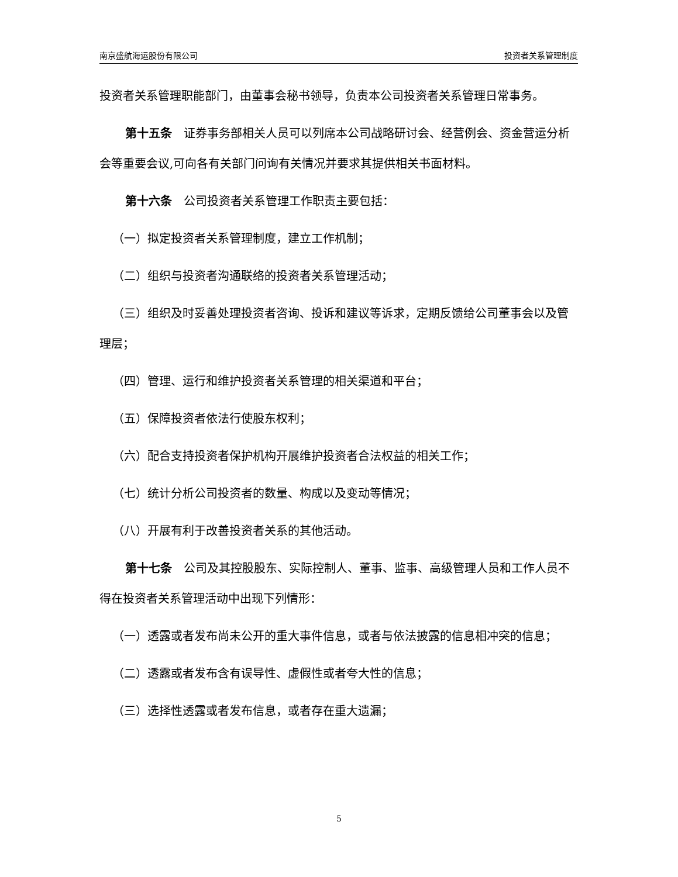南京盛航海运股份有限公司 投资者关系管理制度
投资者关系管理职能部门，由董事会秘书领导，负责本公司投资者关系管理日常事务。
第十五条　证券事务部相关人员可以列席本公司战略研讨会、经营例会、资金营运分析会等重要会议,可向各有关部门问询有关情况并要求其提供相关书面材料。
第十六条　公司投资者关系管理工作职责主要包括：
（一）拟定投资者关系管理制度，建立工作机制；
（二）组织与投资者沟通联络的投资者关系管理活动；
（三）组织及时妥善处理投资者咨询、投诉和建议等诉求，定期反馈给公司董事会以及管理层；
（四）管理、运行和维护投资者关系管理的相关渠道和平台；
（五）保障投资者依法行使股东权利；
（六）配合支持投资者保护机构开展维护投资者合法权益的相关工作；
（七）统计分析公司投资者的数量、构成以及变动等情况；
（八）开展有利于改善投资者关系的其他活动。
第十七条　公司及其控股股东、实际控制人、董事、监事、高级管理人员和工作人员不得在投资者关系管理活动中出现下列情形：
（一）透露或者发布尚未公开的重大事件信息，或者与依法披露的信息相冲突的信息；
（二）透露或者发布含有误导性、虚假性或者夸大性的信息；
（三）选择性透露或者发布信息，或者存在重大遗漏；
5